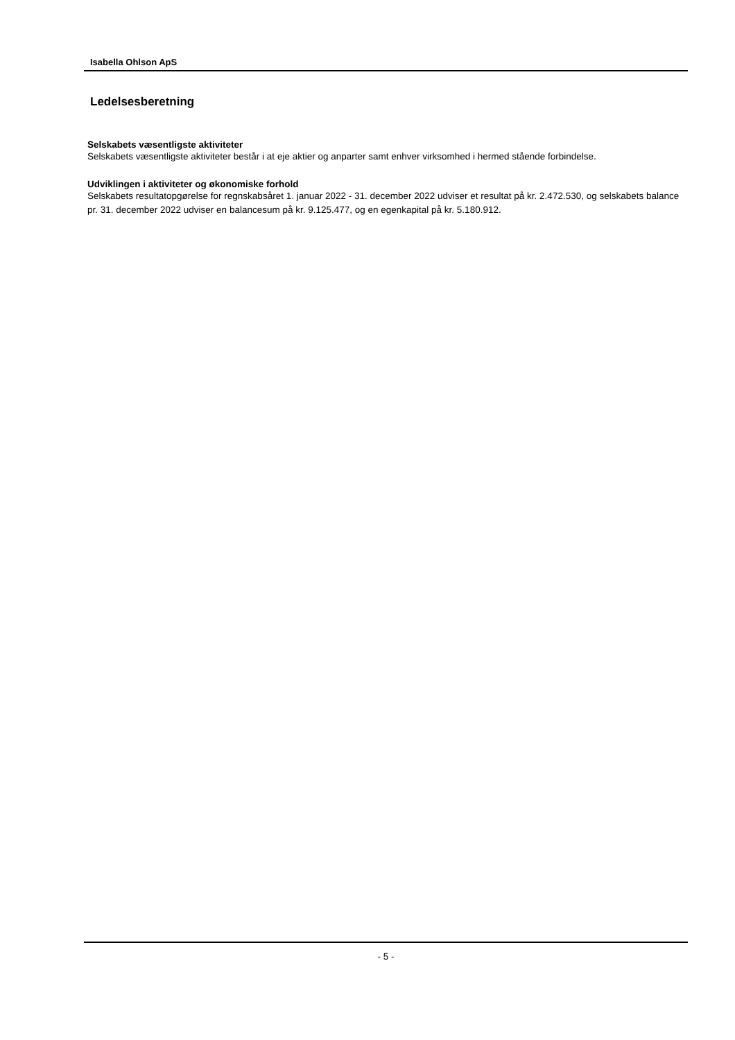Isabella Ohlson ApS
Ledelsesberetning
Selskabets væsentligste aktiviteter
Selskabets væsentligste aktiviteter består i at eje aktier og anparter samt enhver virksomhed i hermed stående forbindelse.
Udviklingen i aktiviteter og økonomiske forhold
Selskabets resultatopgørelse for regnskabsåret 1. januar 2022 - 31. december 2022 udviser et resultat på kr. 2.472.530, og selskabets balance pr. 31. december 2022 udviser en balancesum på kr. 9.125.477, og en egenkapital på kr. 5.180.912.
- 5 -